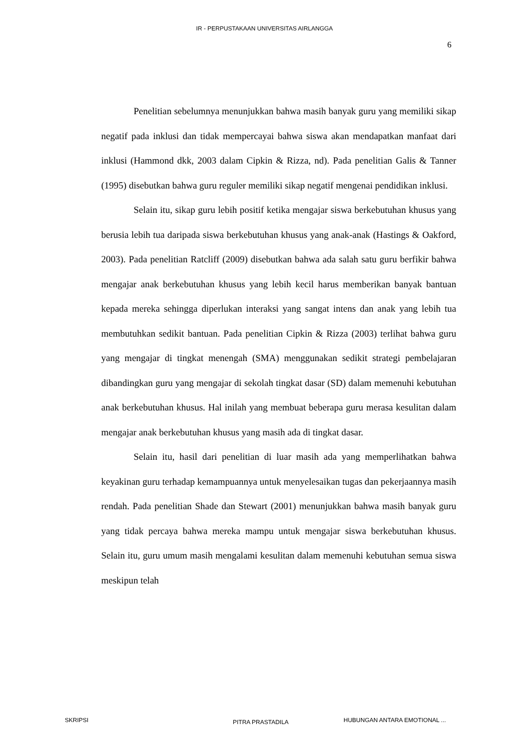IR - PERPUSTAKAAN UNIVERSITAS AIRLANGGA
6
Penelitian sebelumnya menunjukkan bahwa masih banyak guru yang memiliki sikap negatif pada inklusi dan tidak mempercayai bahwa siswa akan mendapatkan manfaat dari inklusi (Hammond dkk, 2003 dalam Cipkin & Rizza, nd). Pada penelitian Galis & Tanner (1995) disebutkan bahwa guru reguler memiliki sikap negatif mengenai pendidikan inklusi.
Selain itu, sikap guru lebih positif ketika mengajar siswa berkebutuhan khusus yang berusia lebih tua daripada siswa berkebutuhan khusus yang anak-anak (Hastings & Oakford, 2003). Pada penelitian Ratcliff (2009) disebutkan bahwa ada salah satu guru berfikir bahwa mengajar anak berkebutuhan khusus yang lebih kecil harus memberikan banyak bantuan kepada mereka sehingga diperlukan interaksi yang sangat intens dan anak yang lebih tua membutuhkan sedikit bantuan. Pada penelitian Cipkin & Rizza (2003) terlihat bahwa guru yang mengajar di tingkat menengah (SMA) menggunakan sedikit strategi pembelajaran dibandingkan guru yang mengajar di sekolah tingkat dasar (SD) dalam memenuhi kebutuhan anak berkebutuhan khusus. Hal inilah yang membuat beberapa guru merasa kesulitan dalam mengajar anak berkebutuhan khusus yang masih ada di tingkat dasar.
Selain itu, hasil dari penelitian di luar masih ada yang memperlihatkan bahwa keyakinan guru terhadap kemampuannya untuk menyelesaikan tugas dan pekerjaannya masih rendah. Pada penelitian Shade dan Stewart (2001) menunjukkan bahwa masih banyak guru yang tidak percaya bahwa mereka mampu untuk mengajar siswa berkebutuhan khusus. Selain itu, guru umum masih mengalami kesulitan dalam memenuhi kebutuhan semua siswa meskipun telah
SKRIPSI PITRA PRASTADILA HUBUNGAN ANTARA EMOTIONAL ...